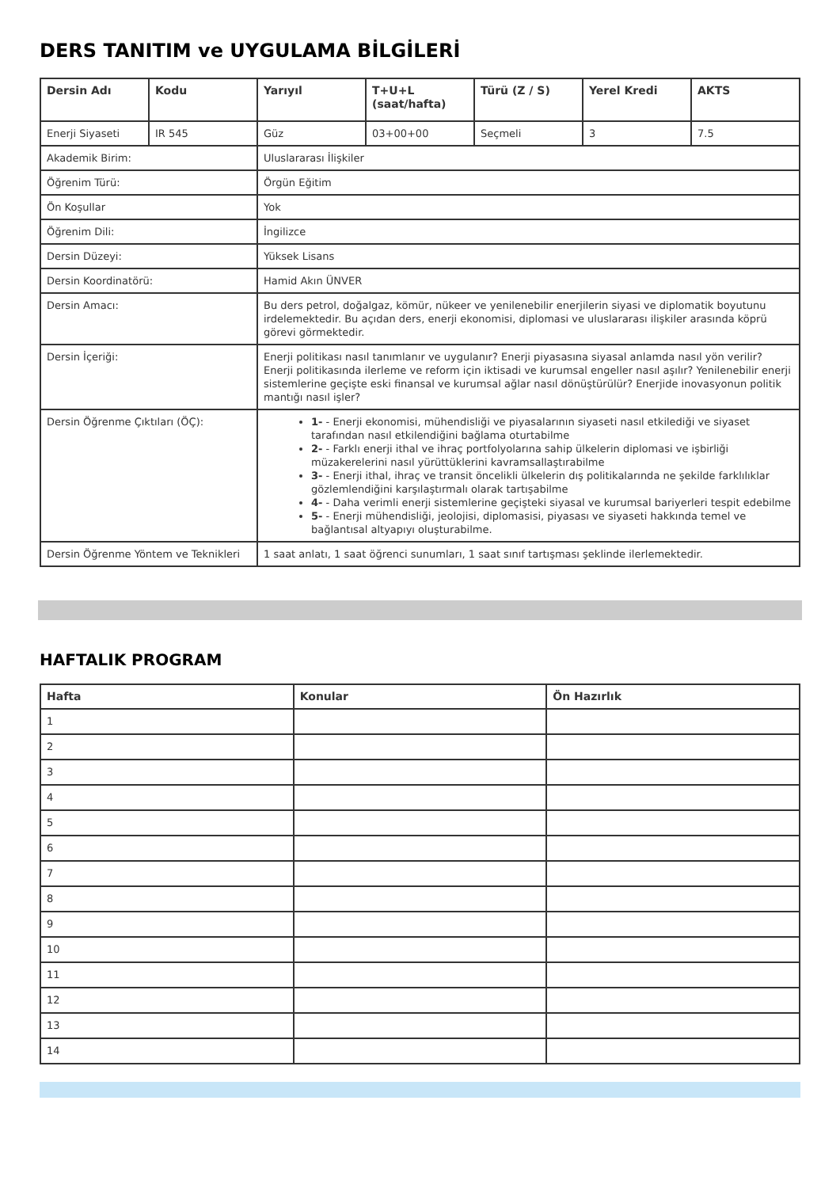DERS TANITIM ve UYGULAMA BİLGİLERİ
| Dersin Adı | Kodu | Yarıyıl | T+U+L (saat/hafta) | Türü (Z / S) | Yerel Kredi | AKTS |
| --- | --- | --- | --- | --- | --- | --- |
| Enerji Siyaseti | IR 545 | Güz | 03+00+00 | Seçmeli | 3 | 7.5 |
| Akademik Birim: | | Uluslararası İlişkiler | | | | |
| Öğrenim Türü: | | Örgün Eğitim | | | | |
| Ön Koşullar | | Yok | | | | |
| Öğrenim Dili: | | İngilizce | | | | |
| Dersin Düzeyi: | | Yüksek Lisans | | | | |
| Dersin Koordinatörü: | | Hamid Akın ÜNVER | | | | |
| Dersin Amacı: | | Bu ders petrol, doğalgaz, kömür, nükeer ve yenilenebilir enerjilerin siyasi ve diplomatik boyutunu irdelemektedir. Bu açıdan ders, enerji ekonomisi, diplomasi ve uluslararası ilişkiler arasında köprü görevi görmektedir. | | | | |
| Dersin İçeriği: | | Enerji politikası nasıl tanımlanır ve uygulanır? Enerji piyasasına siyasal anlamda nasıl yön verilir? Enerji politikasında ilerleme ve reform için iktisadi ve kurumsal engeller nasıl aşılır? Yenilenebilir enerji sistemlerine geçişte eski finansal ve kurumsal ağlar nasıl dönüştürülür? Enerjide inovasyonun politik mantığı nasıl işler? | | | | |
| Dersin Öğrenme Çıktıları (ÖÇ): | | 1- - Enerji ekonomisi, mühendisliği ve piyasalarının siyaseti nasıl etkilediği ve siyaset tarafından nasıl etkilendiğini bağlama oturtabilme 2- - Farklı enerji ithal ve ihraç portfolyolarına sahip ülkelerin diplomasi ve işbirliği müzakerelerini nasıl yürüttüklerini kavramsallaştırabilme 3- - Enerji ithal, ihraç ve transit öncelikli ülkelerin dış politikalarında ne şekilde farklılıklar gözlemlendiğini karşılaştırmalı olarak tartışabilme 4- - Daha verimli enerji sistemlerine geçişteki siyasal ve kurumsal bariyerleri tespit edebilme 5- - Enerji mühendisliği, jeolojisi, diplomasisi, piyasası ve siyaseti hakkında temel ve bağlantısal altyapıyı oluşturabilme. | | | | |
| Dersin Öğrenme Yöntem ve Teknikleri | | 1 saat anlatı, 1 saat öğrenci sunumları, 1 saat sınıf tartışması şeklinde ilerlemektedir. | | | | |
HAFTALIK PROGRAM
| Hafta | Konular | Ön Hazırlık |
| --- | --- | --- |
| 1 | | |
| 2 | | |
| 3 | | |
| 4 | | |
| 5 | | |
| 6 | | |
| 7 | | |
| 8 | | |
| 9 | | |
| 10 | | |
| 11 | | |
| 12 | | |
| 13 | | |
| 14 | | |